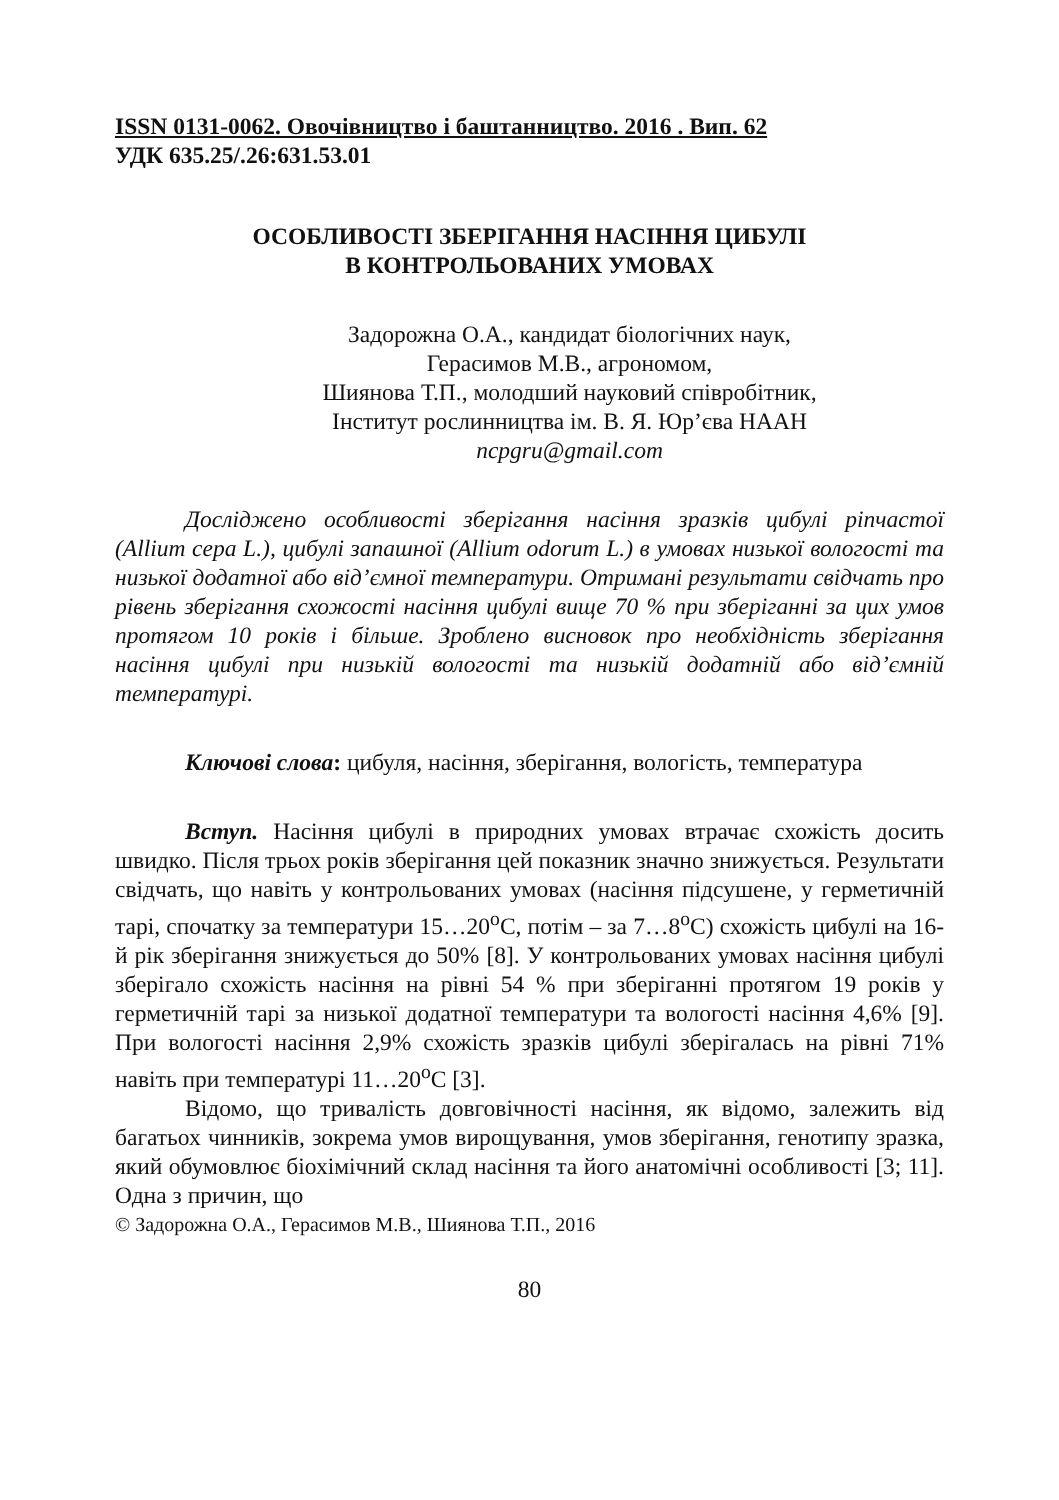ISSN 0131-0062. Овочівництво і баштанництво. 2016 . Вип. 62
УДК 635.25/.26:631.53.01
ОСОБЛИВОСТІ ЗБЕРІГАННЯ НАСІННЯ ЦИБУЛІ
В КОНТРОЛЬОВАНИХ УМОВАХ
Задорожна О.А., кандидат біологічних наук,
Герасимов М.В., агрономом,
Шиянова Т.П., молодший науковий співробітник,
Інститут рослинництва ім. В. Я. Юр’єва НААН
ncpgru@gmail.com
Досліджено особливості зберігання насіння зразків цибулі ріпчастої (Allium cepa L.), цибулі запашної (Allium odorum L.) в умовах низької вологості та низької додатної або від’ємної температури. Отримані результати свідчать про рівень зберігання схожості насіння цибулі вище 70 % при зберіганні за цих умов протягом 10 років і більше. Зроблено висновок про необхідність зберігання насіння цибулі при низькій вологості та низькій додатній або від’ємній температурі.
Ключові слова: цибуля, насіння, зберігання, вологість, температура
Вступ. Насіння цибулі в природних умовах втрачає схожість досить швидко. Після трьох років зберігання цей показник значно знижується. Результати свідчать, що навіть у контрольованих умовах (насіння підсушене, у герметичній тарі, спочатку за температури 15…20<sup>о</sup>С, потім – за 7…8<sup>о</sup>С) схожість цибулі на 16-й рік зберігання знижується до 50% [8]. У контрольованих умовах насіння цибулі зберігало схожість насіння на рівні 54 % при зберіганні протягом 19 років у герметичній тарі за низької додатної температури та вологості насіння 4,6% [9]. При вологості насіння 2,9% схожість зразків цибулі зберігалась на рівні 71% навіть при температурі 11…20<sup>о</sup>С [3].
Відомо, що тривалість довговічності насіння, як відомо, залежить від багатьох чинників, зокрема умов вирощування, умов зберігання, генотипу зразка, який обумовлює біохімічний склад насіння та його анатомічні особливості [3; 11]. Одна з причин, що
© Задорожна О.А., Герасимов М.В., Шиянова Т.П., 2016
80